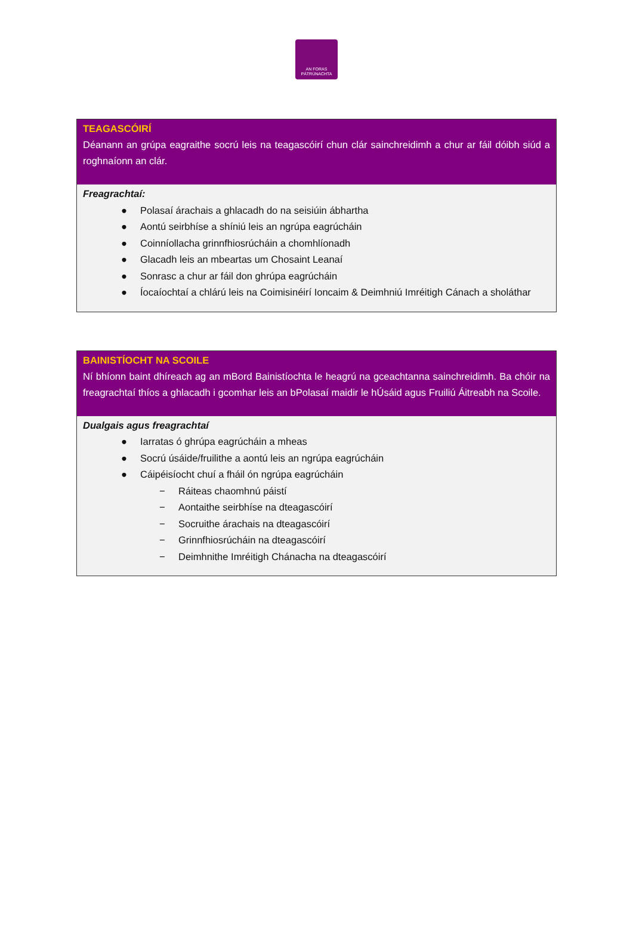AN FORAS
PÁTRÚNACHTA
TEAGASCÓIRÍ
Déanann an grúpa eagraithe socrú leis na teagascóirí chun clár sainchreidimh a chur ar fáil dóibh siúd a roghnaíonn an clár.
Freagrachtaí:
● Polasaí árachais a ghlacadh do na seisiúin ábhartha
● Aontú seirbhíse a shíniú leis an ngrúpa eagrúcháin
● Coinníollacha grinnfhiosrúcháin a chomhlíonadh
● Glacadh leis an mbeartas um Chosaint Leanaí
● Sonrasc a chur ar fáil don ghrúpa eagrúcháin
● Íocaíochtaí a chlárú leis na Coimisinéirí Ioncaim & Deimhniú Imréitigh Cánach a sholáthar
BAINISTÍOCHT NA SCOILE
Ní bhíonn baint dhíreach ag an mBord Bainistíochta le heagrú na gceachtanna sainchreidimh. Ba chóir na freagrachtaí thíos a ghlacadh i gcomhar leis an bPolasaí maidir le hÚsáid agus Fruiliú Áitreabh na Scoile.
Dualgais agus freagrachtaí
● Iarratas ó ghrúpa eagrúcháin a mheas
● Socrú úsáide/fruilithe a aontú leis an ngrúpa eagrúcháin
● Cáipéisíocht chuí a fháil ón ngrúpa eagrúcháin
− Ráiteas chaomhnú páistí
− Aontaithe seirbhíse na dteagascóirí
− Socruithe árachais na dteagascóirí
− Grinnfhiosrúcháin na dteagascóirí
− Deimhnithe Imréitigh Chánacha na dteagascóirí